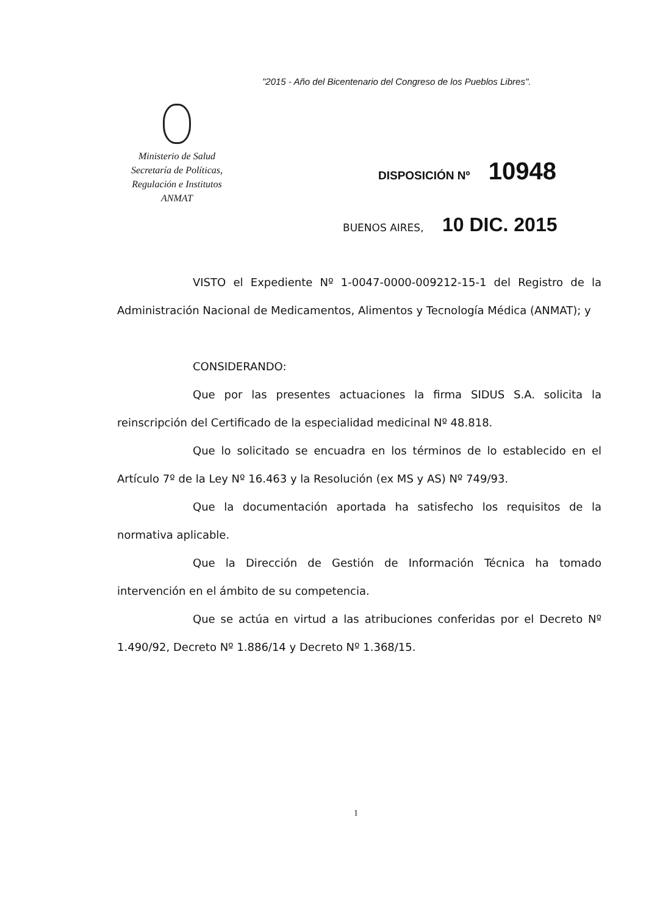"2015 - Año del Bicentenario del Congreso de los Pueblos Libres".
Ministerio de Salud
Secretaría de Políticas,
Regulación e Institutos
ANMAT
DISPOSICIÓN Nº 10948
BUENOS AIRES, 10 DIC. 2015
VISTO el Expediente Nº 1-0047-0000-009212-15-1 del Registro de la Administración Nacional de Medicamentos, Alimentos y Tecnología Médica (ANMAT); y
CONSIDERANDO:
Que por las presentes actuaciones la firma SIDUS S.A. solicita la reinscripción del Certificado de la especialidad medicinal Nº 48.818.
Que lo solicitado se encuadra en los términos de lo establecido en el Artículo 7º de la Ley Nº 16.463 y la Resolución (ex MS y AS) Nº 749/93.
Que la documentación aportada ha satisfecho los requisitos de la normativa aplicable.
Que la Dirección de Gestión de Información Técnica ha tomado intervención en el ámbito de su competencia.
Que se actúa en virtud a las atribuciones conferidas por el Decreto Nº 1.490/92, Decreto Nº 1.886/14 y Decreto Nº 1.368/15.
1